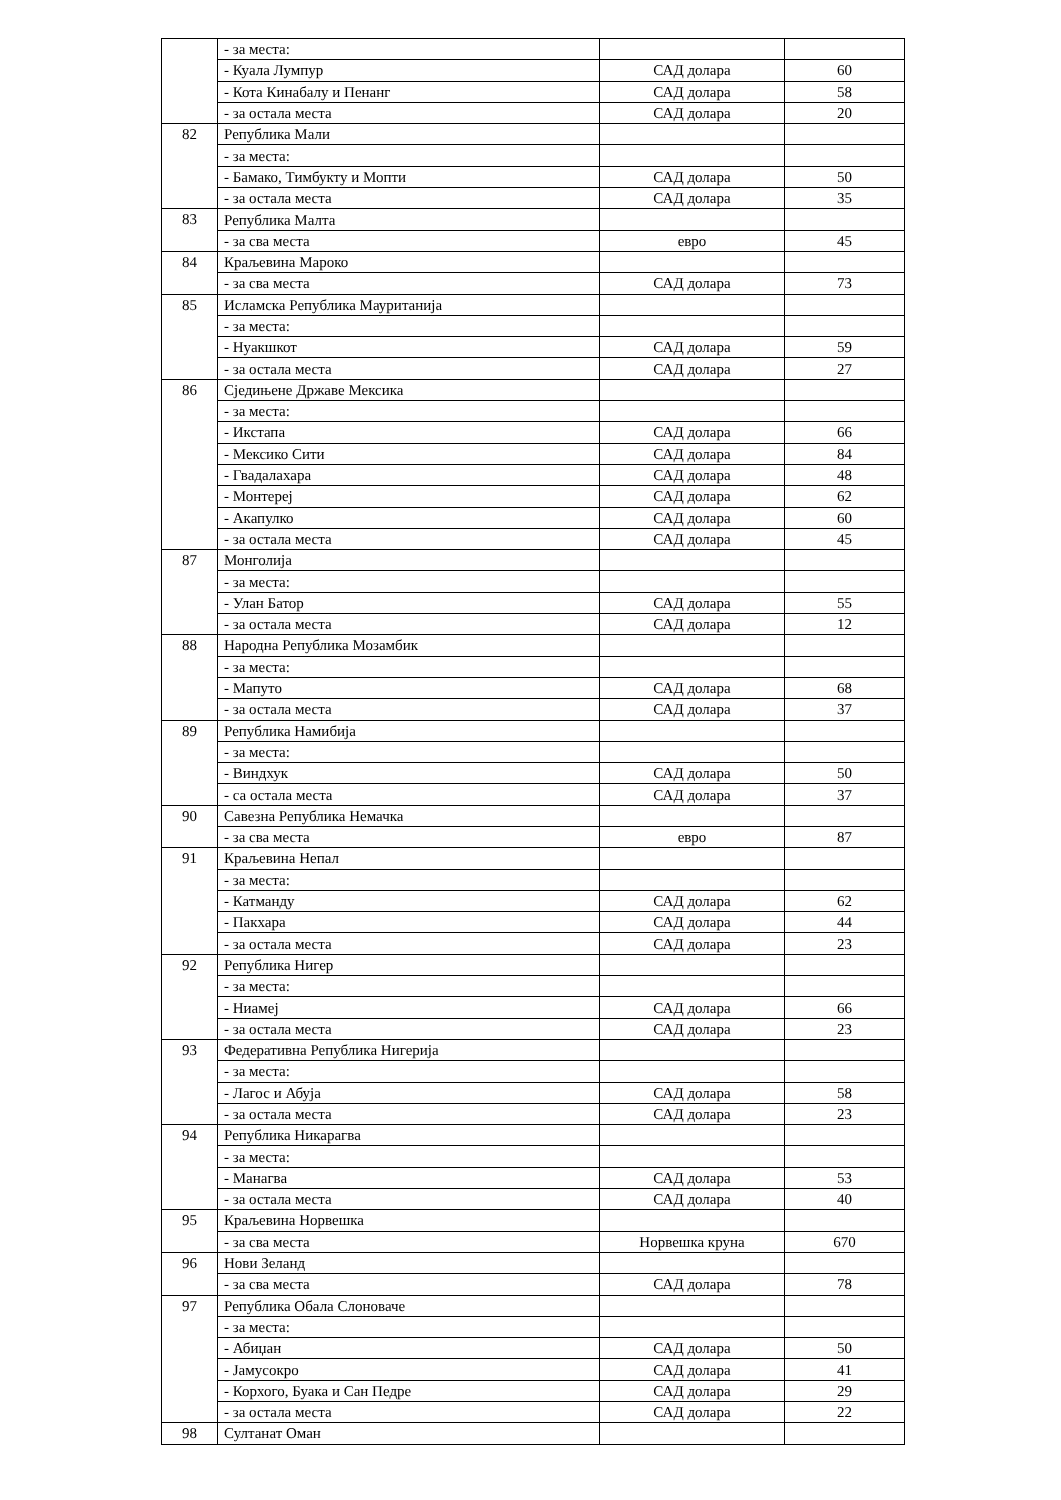| | - за места: | | |
| | - Куала Лумпур | САД долара | 60 |
| | - Кота Кинабалу и Пенанг | САД долара | 58 |
| | - за остала места | САД долара | 20 |
| 82 | Република Мали | | |
| | - за места: | | |
| | - Бамако, Тимбукту и Мопти | САД долара | 50 |
| | - за остала места | САД долара | 35 |
| 83 | Република Малта | | |
| | - за сва места | евро | 45 |
| 84 | Краљевина Мароко | | |
| | - за сва места | САД долара | 73 |
| 85 | Исламска Република Мауританија | | |
| | - за места: | | |
| | - Нуакшкот | САД долара | 59 |
| | - за остала места | САД долара | 27 |
| 86 | Сједињене Државе Мексика | | |
| | - за места: | | |
| | - Икстапа | САД долара | 66 |
| | - Мексико Сити | САД долара | 84 |
| | - Гвадалахара | САД долара | 48 |
| | - Монтереј | САД долара | 62 |
| | - Акапулко | САД долара | 60 |
| | - за остала места | САД долара | 45 |
| 87 | Монголија | | |
| | - за места: | | |
| | - Улан Батор | САД долара | 55 |
| | - за остала места | САД долара | 12 |
| 88 | Народна Република Мозамбик | | |
| | - за места: | | |
| | - Мапуто | САД долара | 68 |
| | - за остала места | САД долара | 37 |
| 89 | Република Намибија | | |
| | - за места: | | |
| | - Виндхук | САД долара | 50 |
| | - са остала места | САД долара | 37 |
| 90 | Савезна Република Немачка | | |
| | - за сва места | евро | 87 |
| 91 | Краљевина Непал | | |
| | - за места: | | |
| | - Катманду | САД долара | 62 |
| | - Пакхара | САД долара | 44 |
| | - за остала места | САД долара | 23 |
| 92 | Република Нигер | | |
| | - за места: | | |
| | - Ниамеј | САД долара | 66 |
| | - за остала места | САД долара | 23 |
| 93 | Федеративна Република Нигерија | | |
| | - за места: | | |
| | - Лагос и Абуја | САД долара | 58 |
| | - за остала места | САД долара | 23 |
| 94 | Република Никарагва | | |
| | - за места: | | |
| | - Манагва | САД долара | 53 |
| | - за остала места | САД долара | 40 |
| 95 | Краљевина Норвешка | | |
| | - за сва места | Норвешка круна | 670 |
| 96 | Нови Зеланд | | |
| | - за сва места | САД долара | 78 |
| 97 | Република Обала Слоноваче | | |
| | - за места: | | |
| | - Абиџан | САД долара | 50 |
| | - Јамусокро | САД долара | 41 |
| | - Корхого, Буака и Сан Педре | САД долара | 29 |
| | - за остала места | САД долара | 22 |
| 98 | Султанат Оман | | |